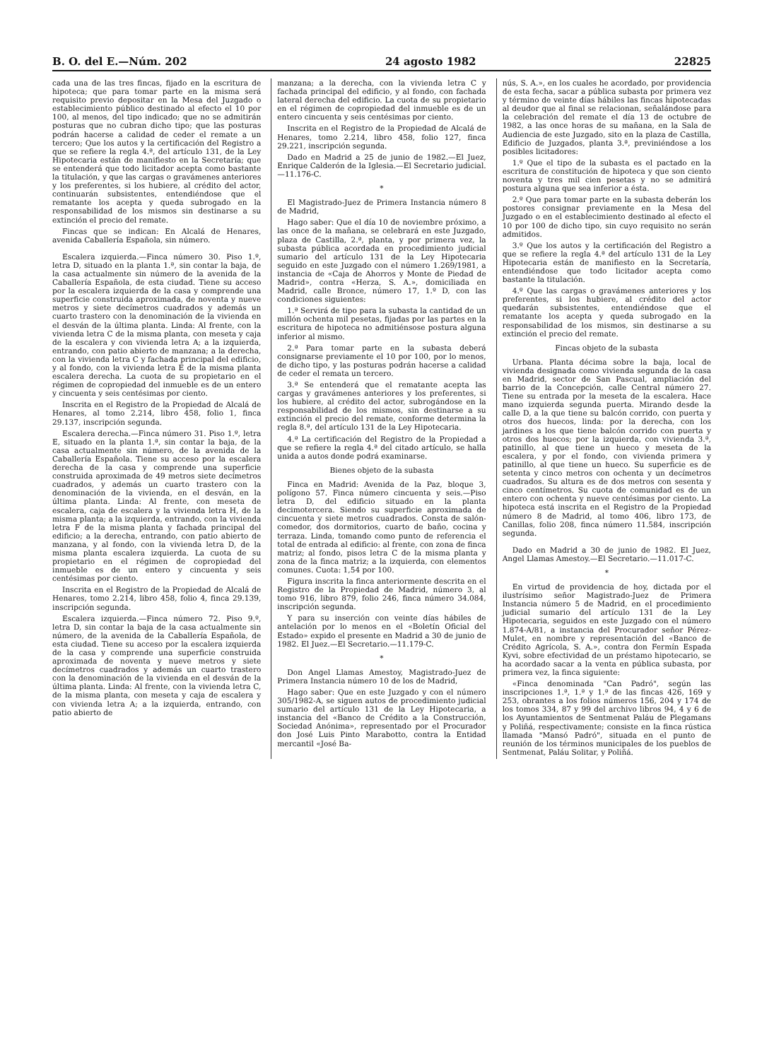B. O. del E.—Núm. 202 24 agosto 1982 22825
cada una de las tres fincas, fijado en la escritura de hipoteca; que para tomar parte en la misma será requisito previo depositar en la Mesa del Juzgado o establecimiento público destinado al efecto el 10 por 100, al menos, del tipo indicado; que no se admitirán posturas que no cubran dicho tipo; que las posturas podrán hacerse a calidad de ceder el remate a un tercero; Que los autos y la certificación del Registro a que se refiere la regla 4.ª, del artículo 131, de la Ley Hipotecaria están de manifiesto en la Secretaría; que se entenderá que todo licitador acepta como bastante la titulación, y que las cargas o gravámenes anteriores y los preferentes, si los hubiere, al crédito del actor, continuarán subsistentes, entendiéndose que el rematante los acepta y queda subrogado en la responsabilidad de los mismos sin destinarse a su extinción el precio del remate.
Fincas que se indican: En Alcalá de Henares, avenida Caballería Española, sin número.
Escalera izquierda.—Finca número 30. Piso 1.º, letra D, situado en la planta 1.ª, sin contar la baja, de la casa actualmente sin número de la avenida de la Caballería Española, de esta ciudad. Tiene su acceso por la escalera izquierda de la casa y comprende una superficie construida aproximada, de noventa y nueve metros y siete decímetros cuadrados y además un cuarto trastero con la denominación de la vivienda en el desván de la última planta. Linda: Al frente, con la vivienda letra C de la misma planta, con meseta y caja de la escalera y con vivienda letra A; a la izquierda, entrando, con patio abierto de manzana; a la derecha, con la vivienda letra C y fachada principal del edificio, y al fondo, con la vivienda letra E de la misma planta escalera derecha. La cuota de su propietario en el régimen de copropiedad del inmueble es de un entero y cincuenta y seis centésimas por ciento.
Inscrita en el Registro de la Propiedad de Alcalá de Henares, al tomo 2.214, libro 458, folio 1, finca 29.137, inscripción segunda.
Escalera derecha.—Finca número 31. Piso 1.º, letra E, situado en la planta 1.ª, sin contar la baja, de la casa actualmente sin número, de la avenida de la Caballería Española. Tiene su acceso por la escalera derecha de la casa y comprende una superficie construida aproximada de 49 metros siete decímetros cuadrados, y además un cuarto trastero con la denominación de la vivienda, en el desván, en la última planta. Linda: Al frente, con meseta de escalera, caja de escalera y la vivienda letra H, de la misma planta; a la izquierda, entrando, con la vivienda letra F de la misma planta y fachada principal del edificio; a la derecha, entrando, con patio abierto de manzana, y al fondo, con la vivienda letra D, de la misma planta escalera izquierda. La cuota de su propietario en el régimen de copropiedad del inmueble es de un entero y cincuenta y seis centésimas por ciento.
Inscrita en el Registro de la Propiedad de Alcalá de Henares, tomo 2.214, libro 458, folio 4, finca 29.139, inscripción segunda.
Escalera izquierda.—Finca número 72. Piso 9.º, letra D, sin contar la baja de la casa actualmente sin número, de la avenida de la Caballería Española, de esta ciudad. Tiene su acceso por la escalera izquierda de la casa y comprende una superficie construida aproximada de noventa y nueve metros y siete decímetros cuadrados y además un cuarto trastero con la denominación de la vivienda en el desván de la última planta. Linda: Al frente, con la vivienda letra C, de la misma planta, con meseta y caja de escalera y con vivienda letra A; a la izquierda, entrando, con patio abierto de
manzana; a la derecha, con la vivienda letra C y fachada principal del edificio, y al fondo, con fachada lateral derecha del edificio. La cuota de su propietario en el régimen de copropiedad del inmueble es de un entero cincuenta y seis centésimas por ciento.
Inscrita en el Registro de la Propiedad de Alcalá de Henares, tomo 2.214, libro 458, folio 127, finca 29.221, inscripción segunda.
Dado en Madrid a 25 de junio de 1982.—El Juez, Enrique Calderón de la Iglesia.—El Secretario judicial.—11.176-C.
*
El Magistrado-Juez de Primera Instancia número 8 de Madrid,
Hago saber: Que el día 10 de noviembre próximo, a las once de la mañana, se celebrará en este Juzgado, plaza de Castilla, 2.ª, planta, y por primera vez, la subasta pública acordada en procedimiento judicial sumario del artículo 131 de la Ley Hipotecaria seguido en este Juzgado con el número 1.269/1981, a instancia de «Caja de Ahorros y Monte de Piedad de Madrid», contra «Herza, S. A.», domiciliada en Madrid, calle Bronce, número 17, 1.º D, con las condiciones siguientes:
1.ª Servirá de tipo para la subasta la cantidad de un millón ochenta mil pesetas, fijadas por las partes en la escritura de hipoteca no admitiénsose postura alguna inferior al mismo.
2.ª Para tomar parte en la subasta deberá consignarse previamente el 10 por 100, por lo menos, de dicho tipo, y las posturas podrán hacerse a calidad de ceder el remata un tercero.
3.ª Se entenderá que el rematante acepta las cargas y gravámenes anteriores y los preferentes, si los hubiere, al crédito del actor, subrogándose en la responsabilidad de los mismos, sin destinarse a su extinción el precio del remate, conforme determina la regla 8.ª, del artículo 131 de la Ley Hipotecaria.
4.ª La certificación del Registro de la Propiedad a que se refiere la regla 4.ª del citado artículo, se halla unida a autos donde podrá examinarse.
Bienes objeto de la subasta
Finca en Madrid: Avenida de la Paz, bloque 3, polígono 57. Finca número cincuenta y seis.—Piso letra D, del edificio situado en la planta decimotercera. Siendo su superficie aproximada de cincuenta y siete metros cuadrados. Consta de salón-comedor, dos dormitorios, cuarto de baño, cocina y terraza. Linda, tomando como punto de referencia el total de entrada al edificio: al frente, con zona de finca matriz; al fondo, pisos letra C de la misma planta y zona de la finca matriz; a la izquierda, con elementos comunes. Cuota: 1,54 por 100.
Figura inscrita la finca anteriormente descrita en el Registro de la Propiedad de Madrid, número 3, al tomo 916, libro 879, folio 246, finca número 34.084, inscripción segunda.
Y para su inserción con veinte días hábiles de antelación por lo menos en el «Boletín Oficial del Estado» expido el presente en Madrid a 30 de junio de 1982. El Juez.—El Secretario.—11.179-C.
*
Don Angel Llamas Amestoy, Magistrado-Juez de Primera Instancia número 10 de los de Madrid,
Hago saber: Que en este Juzgado y con el número 305/1982-A, se siguen autos de procedimiento judicial sumario del artículo 131 de la Ley Hipotecaria, a instancia del «Banco de Crédito a la Construcción, Sociedad Anónima», representado por el Procurador don José Luis Pinto Marabotto, contra la Entidad mercantil «José Ba-
nús, S. A.», en los cuales he acordado, por providencia de esta fecha, sacar a pública subasta por primera vez y término de veinte días hábiles las fincas hipotecadas al deudor que al final se relacionan, señalándose para la celebración del remate el día 13 de octubre de 1982, a las once horas de su mañana, en la Sala de Audiencia de este Juzgado, sito en la plaza de Castilla, Edificio de Juzgados, planta 3.ª, previniéndose a los posibles licitadores:
1.º Que el tipo de la subasta es el pactado en la escritura de constitución de hipoteca y que son ciento noventa y tres mil cien pesetas y no se admitirá postura alguna que sea inferior a ésta.
2.º Que para tomar parte en la subasta deberán los postores consignar previamente en la Mesa del Juzgado o en el establecimiento destinado al efecto el 10 por 100 de dicho tipo, sin cuyo requisito no serán admitidos.
3.º Que los autos y la certificación del Registro a que se refiere la regla 4.ª del artículo 131 de la Ley Hipotecaria están de manifiesto en la Secretaría, entendiéndose que todo licitador acepta como bastante la titulación.
4.º Que las cargas o gravámenes anteriores y los preferentes, si los hubiere, al crédito del actor quedarán subsistentes, entendiéndose que el rematante los acepta y queda subrogado en la responsabilidad de los mismos, sin destinarse a su extinción el precio del remate.
Fincas objeto de la subasta
Urbana. Planta décima sobre la baja, local de vivienda designada como vivienda segunda de la casa en Madrid, sector de San Pascual, ampliación del barrio de la Concepción, calle Central número 27. Tiene su entrada por la meseta de la escalera. Hace mano izquierda segunda puerta. Mirando desde la calle D, a la que tiene su balcón corrido, con puerta y otros dos huecos, linda: por la derecha, con los jardines a los que tiene balcón corrido con puerta y otros dos huecos; por la izquierda, con vivienda 3.ª, patinillo, al que tiene un hueco y meseta de la escalera, y por el fondo, con vivienda primera y patinillo, al que tiene un hueco. Su superficie es de setenta y cinco metros con ochenta y un decímetros cuadrados. Su altura es de dos metros con sesenta y cinco centímetros. Su cuota de comunidad es de un entero con ochenta y nueve centésimas por ciento. La hipoteca está inscrita en el Registro de la Propiedad número 8 de Madrid, al tomo 406, libro 173, de Canillas, folio 208, finca número 11.584, inscripción segunda.
Dado en Madrid a 30 de junio de 1982. El Juez, Angel Llamas Amestoy.—El Secretario.—11.017-C.
*
En virtud de providencia de hoy, dictada por el ilustrísimo señor Magistrado-Juez de Primera Instancia número 5 de Madrid, en el procedimiento judicial sumario del artículo 131 de la Ley Hipotecaria, seguidos en este Juzgado con el número 1.874-A/81, a instancia del Procurador señor Pérez-Mulet, en nombre y representación del «Banco de Crédito Agrícola, S. A.», contra don Fermín Espada Kyvi, sobre efectividad de un préstamo hipotecario, se ha acordado sacar a la venta en pública subasta, por primera vez, la finca siguiente:
«Finca denominada "Can Padró", según las inscripciones 1.ª, 1.ª y 1.ª de las fincas 426, 169 y 253, obrantes a los folios números 156, 204 y 174 de los tomos 334, 87 y 99 del archivo libros 94, 4 y 6 de los Ayuntamientos de Sentmenat Paláu de Plegamans y Poliñá, respectivamente; consiste en la finca rústica llamada "Mansó Padró", situada en el punto de reunión de los términos municipales de los pueblos de Sentmenat, Paláu Solitar, y Poliñá.